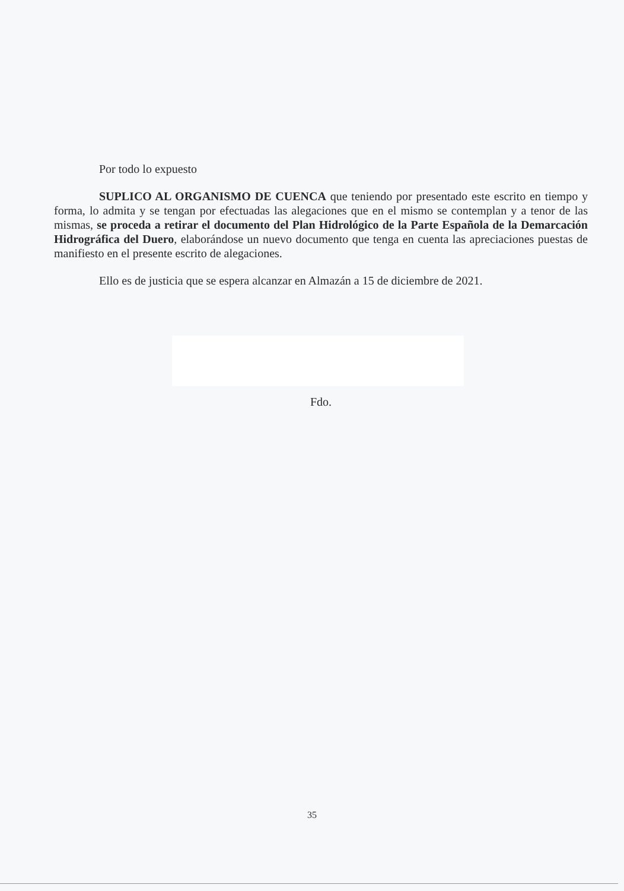Por todo lo expuesto
SUPLICO AL ORGANISMO DE CUENCA que teniendo por presentado este escrito en tiempo y forma, lo admita y se tengan por efectuadas las alegaciones que en el mismo se contemplan y a tenor de las mismas, se proceda a retirar el documento del Plan Hidrológico de la Parte Española de la Demarcación Hidrográfica del Duero, elaborándose un nuevo documento que tenga en cuenta las apreciaciones puestas de manifiesto en el presente escrito de alegaciones.
Ello es de justicia que se espera alcanzar en Almazán a 15 de diciembre de 2021.
Fdo.
35